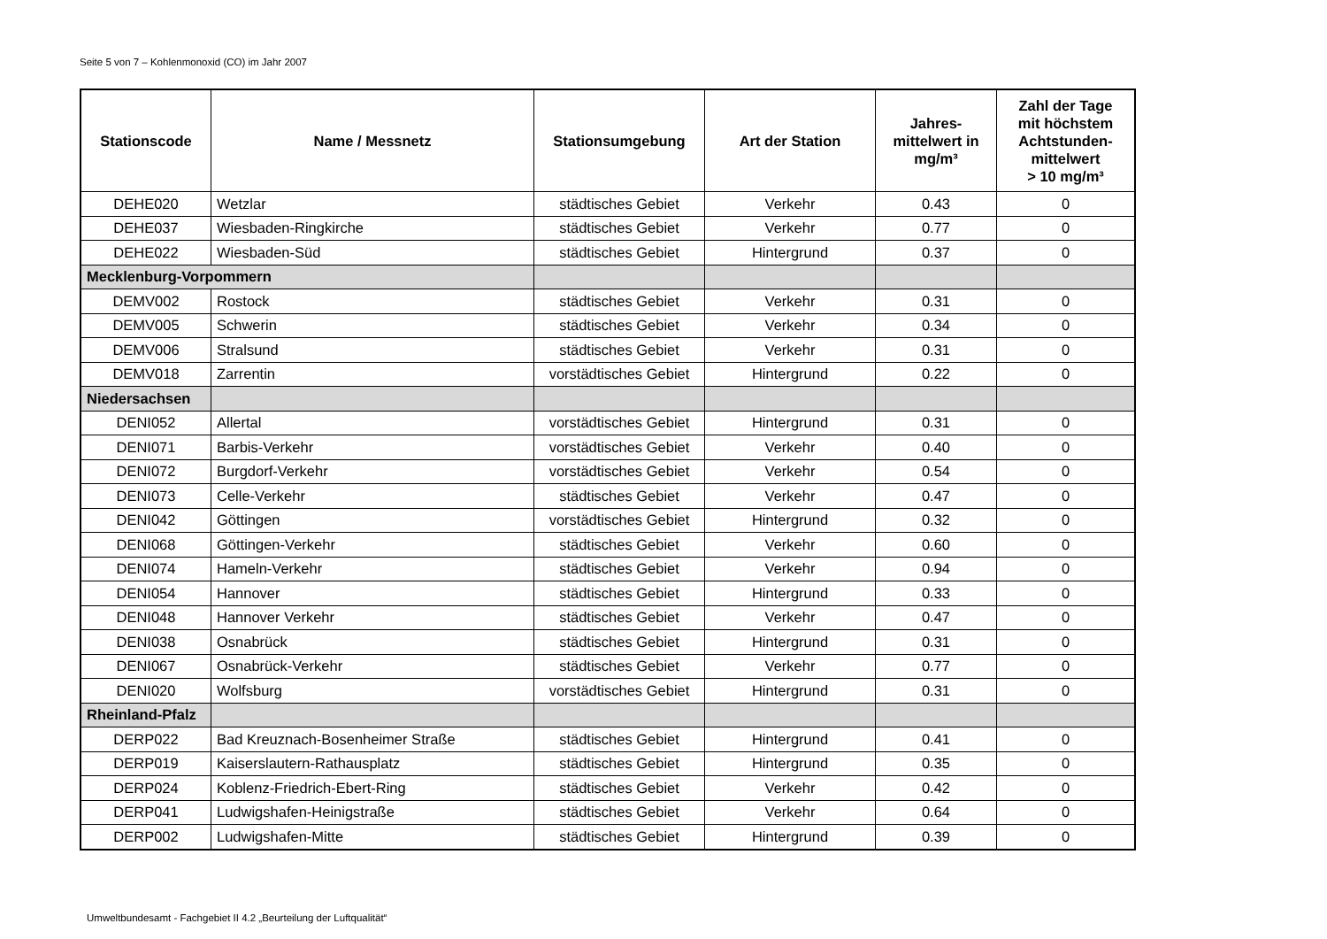Seite 5 von 7 – Kohlenmonoxid (CO) im Jahr 2007
| Stationscode | Name / Messnetz | Stationsumgebung | Art der Station | Jahres- mittelwert in mg/m³ | Zahl der Tage mit höchstem Achtstunden- mittelwert > 10 mg/m³ |
| --- | --- | --- | --- | --- | --- |
| DEHE020 | Wetzlar | städtisches Gebiet | Verkehr | 0.43 | 0 |
| DEHE037 | Wiesbaden-Ringkirche | städtisches Gebiet | Verkehr | 0.77 | 0 |
| DEHE022 | Wiesbaden-Süd | städtisches Gebiet | Hintergrund | 0.37 | 0 |
| Mecklenburg-Vorpommern | | | | | |
| DEMV002 | Rostock | städtisches Gebiet | Verkehr | 0.31 | 0 |
| DEMV005 | Schwerin | städtisches Gebiet | Verkehr | 0.34 | 0 |
| DEMV006 | Stralsund | städtisches Gebiet | Verkehr | 0.31 | 0 |
| DEMV018 | Zarrentin | vorstädtisches Gebiet | Hintergrund | 0.22 | 0 |
| Niedersachsen | | | | | |
| DENI052 | Allertal | vorstädtisches Gebiet | Hintergrund | 0.31 | 0 |
| DENI071 | Barbis-Verkehr | vorstädtisches Gebiet | Verkehr | 0.40 | 0 |
| DENI072 | Burgdorf-Verkehr | vorstädtisches Gebiet | Verkehr | 0.54 | 0 |
| DENI073 | Celle-Verkehr | städtisches Gebiet | Verkehr | 0.47 | 0 |
| DENI042 | Göttingen | vorstädtisches Gebiet | Hintergrund | 0.32 | 0 |
| DENI068 | Göttingen-Verkehr | städtisches Gebiet | Verkehr | 0.60 | 0 |
| DENI074 | Hameln-Verkehr | städtisches Gebiet | Verkehr | 0.94 | 0 |
| DENI054 | Hannover | städtisches Gebiet | Hintergrund | 0.33 | 0 |
| DENI048 | Hannover Verkehr | städtisches Gebiet | Verkehr | 0.47 | 0 |
| DENI038 | Osnabrück | städtisches Gebiet | Hintergrund | 0.31 | 0 |
| DENI067 | Osnabrück-Verkehr | städtisches Gebiet | Verkehr | 0.77 | 0 |
| DENI020 | Wolfsburg | vorstädtisches Gebiet | Hintergrund | 0.31 | 0 |
| Rheinland-Pfalz | | | | | |
| DERP022 | Bad Kreuznach-Bosenheimer Straße | städtisches Gebiet | Hintergrund | 0.41 | 0 |
| DERP019 | Kaiserslautern-Rathausplatz | städtisches Gebiet | Hintergrund | 0.35 | 0 |
| DERP024 | Koblenz-Friedrich-Ebert-Ring | städtisches Gebiet | Verkehr | 0.42 | 0 |
| DERP041 | Ludwigshafen-Heinigstraße | städtisches Gebiet | Verkehr | 0.64 | 0 |
| DERP002 | Ludwigshafen-Mitte | städtisches Gebiet | Hintergrund | 0.39 | 0 |
Umweltbundesamt - Fachgebiet II 4.2 „Beurteilung der Luftqualität“